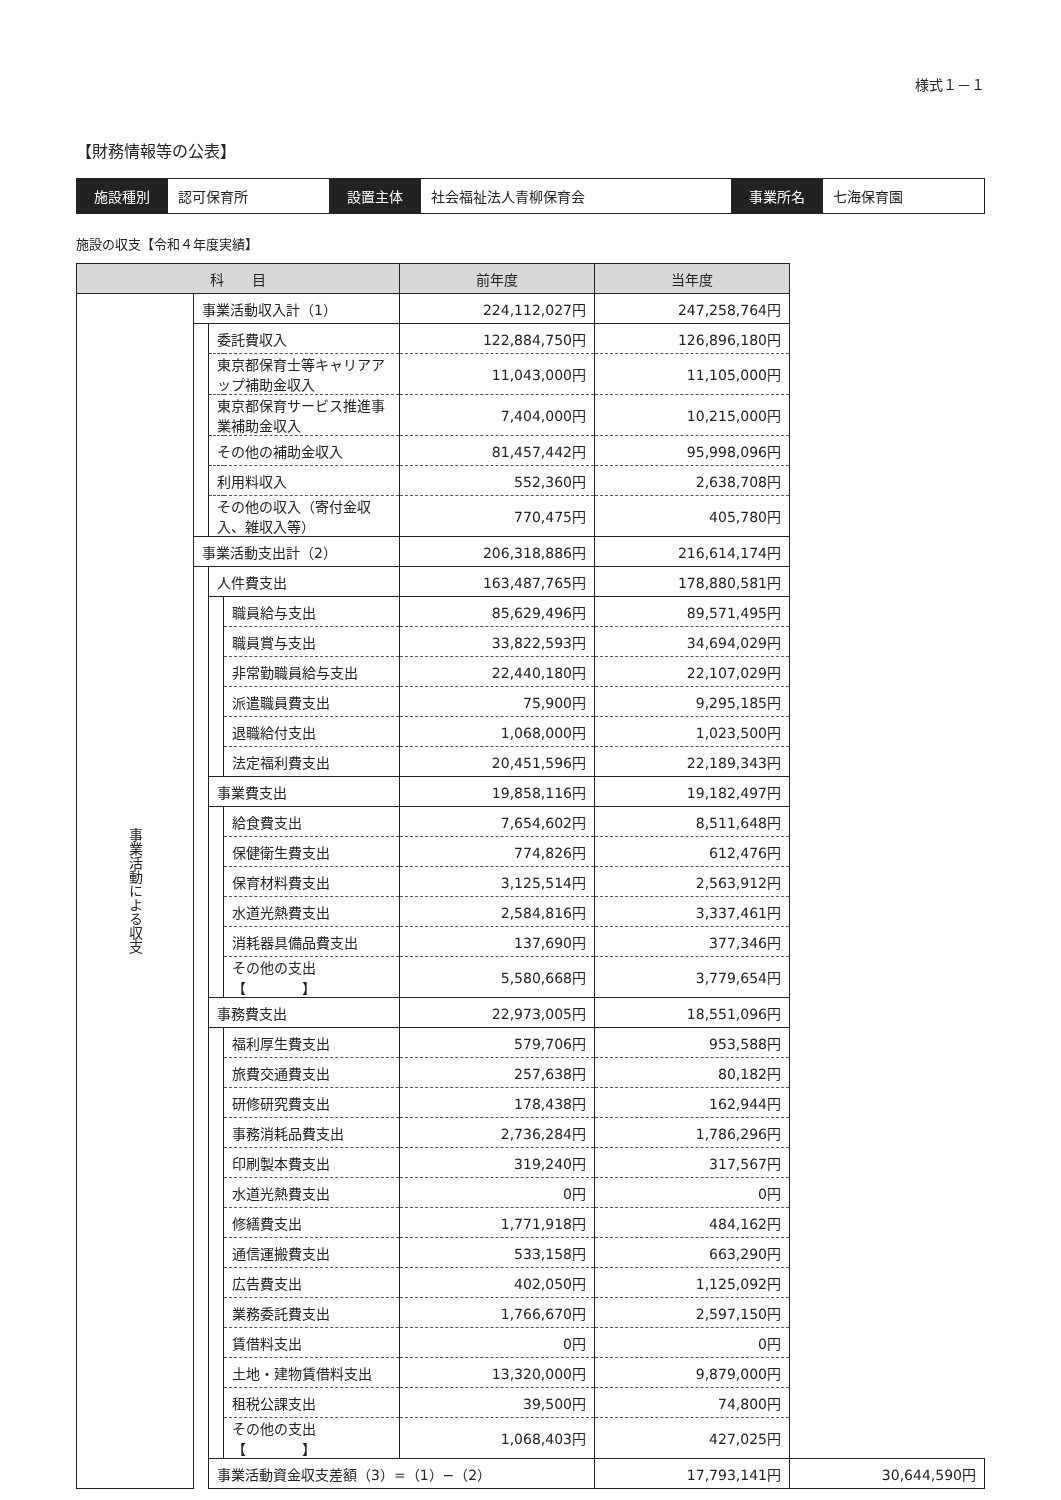様式１－１
【財務情報等の公表】
| 施設種別 | 認可保育所 | 設置主体 | 社会福祉法人青柳保育会 | 事業所名 | 七海保育園 |
施設の収支【令和４年度実績】
| 科 目 | | | | 前年度 | 当年度 | |
| --- | --- | --- | --- | --- | --- | --- |
| 事業活動による収支 | 事業活動収入計（1） | | | 224,112,027円 | 247,258,764円 | |
| | | 委託費収入 | | 122,884,750円 | 126,896,180円 | |
| | | 東京都保育士等キャリアアップ補助金収入 | | 11,043,000円 | 11,105,000円 | |
| | | 東京都保育サービス推進事業補助金収入 | | 7,404,000円 | 10,215,000円 | |
| | | その他の補助金収入 | | 81,457,442円 | 95,998,096円 | |
| | | 利用料収入 | | 552,360円 | 2,638,708円 | |
| | | その他の収入（寄付金収入、雑収入等） | | 770,475円 | 405,780円 | |
| | 事業活動支出計（2） | | | 206,318,886円 | 216,614,174円 | |
| | | 人件費支出 | | 163,487,765円 | 178,880,581円 | |
| | | | 職員給与支出 | 85,629,496円 | 89,571,495円 | |
| | | | 職員賞与支出 | 33,822,593円 | 34,694,029円 | |
| | | | 非常勤職員給与支出 | 22,440,180円 | 22,107,029円 | |
| | | | 派遣職員費支出 | 75,900円 | 9,295,185円 | |
| | | | 退職給付支出 | 1,068,000円 | 1,023,500円 | |
| | | | 法定福利費支出 | 20,451,596円 | 22,189,343円 | |
| | | 事業費支出 | | 19,858,116円 | 19,182,497円 | |
| | | | 給食費支出 | 7,654,602円 | 8,511,648円 | |
| | | | 保健衛生費支出 | 774,826円 | 612,476円 | |
| | | | 保育材料費支出 | 3,125,514円 | 2,563,912円 | |
| | | | 水道光熱費支出 | 2,584,816円 | 3,337,461円 | |
| | | | 消耗器具備品費支出 | 137,690円 | 377,346円 | |
| | | | その他の支出【 】 | 5,580,668円 | 3,779,654円 | |
| | | 事務費支出 | | 22,973,005円 | 18,551,096円 | |
| | | | 福利厚生費支出 | 579,706円 | 953,588円 | |
| | | | 旅費交通費支出 | 257,638円 | 80,182円 | |
| | | | 研修研究費支出 | 178,438円 | 162,944円 | |
| | | | 事務消耗品費支出 | 2,736,284円 | 1,786,296円 | |
| | | | 印刷製本費支出 | 319,240円 | 317,567円 | |
| | | | 水道光熱費支出 | 0円 | 0円 | |
| | | | 修繕費支出 | 1,771,918円 | 484,162円 | |
| | | | 通信運搬費支出 | 533,158円 | 663,290円 | |
| | | | 広告費支出 | 402,050円 | 1,125,092円 | |
| | | | 業務委託費支出 | 1,766,670円 | 2,597,150円 | |
| | | | 賃借料支出 | 0円 | 0円 | |
| | | | 土地・建物賃借料支出 | 13,320,000円 | 9,879,000円 | |
| | | | 租税公課支出 | 39,500円 | 74,800円 | |
| | | | その他の支出【 】 | 1,068,403円 | 427,025円 | |
| | | 事業活動資金収支差額（3）=（1）−（2） | | | 17,793,141円 | 30,644,590円 |